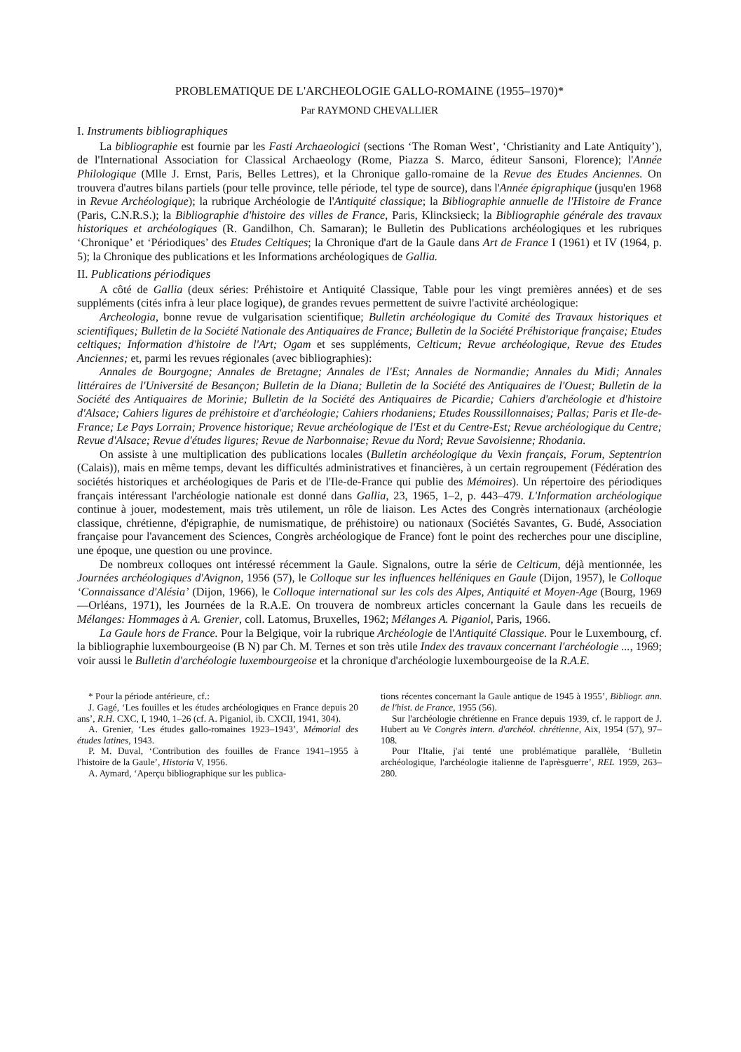PROBLEMATIQUE DE L'ARCHEOLOGIE GALLO-ROMAINE (1955–1970)*
Par RAYMOND CHEVALLIER
I. Instruments bibliographiques
La bibliographie est fournie par les Fasti Archaeologici (sections ‘The Roman West’, ‘Christianity and Late Antiquity’), de l'International Association for Classical Archaeology (Rome, Piazza S. Marco, éditeur Sansoni, Florence); l'Année Philologique (Mlle J. Ernst, Paris, Belles Lettres), et la Chronique gallo-romaine de la Revue des Etudes Anciennes. On trouvera d'autres bilans partiels (pour telle province, telle période, tel type de source), dans l'Année épigraphique (jusqu'en 1968 in Revue Archéologique); la rubrique Archéologie de l'Antiquité classique; la Bibliographie annuelle de l'Histoire de France (Paris, C.N.R.S.); la Bibliographie d'histoire des villes de France, Paris, Klincksieck; la Bibliographie générale des travaux historiques et archéologiques (R. Gandilhon, Ch. Samaran); le Bulletin des Publications archéologiques et les rubriques ‘Chronique’ et ‘Périodiques’ des Etudes Celtiques; la Chronique d'art de la Gaule dans Art de France I (1961) et IV (1964, p. 5); la Chronique des publications et les Informations archéologiques de Gallia.
II. Publications périodiques
A côté de Gallia (deux séries: Préhistoire et Antiquité Classique, Table pour les vingt premières années) et de ses suppléments (cités infra à leur place logique), de grandes revues permettent de suivre l'activité archéologique:
Archeologia, bonne revue de vulgarisation scientifique; Bulletin archéologique du Comité des Travaux historiques et scientifiques; Bulletin de la Société Nationale des Antiquaires de France; Bulletin de la Société Préhistorique française; Etudes celtiques; Information d'histoire de l'Art; Ogam et ses suppléments, Celticum; Revue archéologique, Revue des Etudes Anciennes; et, parmi les revues régionales (avec bibliographies):
Annales de Bourgogne; Annales de Bretagne; Annales de l'Est; Annales de Normandie; Annales du Midi; Annales littéraires de l'Université de Besançon; Bulletin de la Diana; Bulletin de la Société des Antiquaires de l'Ouest; Bulletin de la Société des Antiquaires de Morinie; Bulletin de la Société des Antiquaires de Picardie; Cahiers d'archéologie et d'histoire d'Alsace; Cahiers ligures de préhistoire et d'archéologie; Cahiers rhodaniens; Etudes Roussillonnaises; Pallas; Paris et Ile-de-France; Le Pays Lorrain; Provence historique; Revue archéologique de l'Est et du Centre-Est; Revue archéologique du Centre; Revue d'Alsace; Revue d'études ligures; Revue de Narbonnaise; Revue du Nord; Revue Savoisienne; Rhodania.
On assiste à une multiplication des publications locales (Bulletin archéologique du Vexin français, Forum, Septentrion (Calais)), mais en même temps, devant les difficultés administratives et financières, à un certain regroupement (Fédération des sociétés historiques et archéologiques de Paris et de l'Ile-de-France qui publie des Mémoires). Un répertoire des périodiques français intéressant l'archéologie nationale est donné dans Gallia, 23, 1965, 1–2, p. 443–479. L'Information archéologique continue à jouer, modestement, mais très utilement, un rôle de liaison. Les Actes des Congrès internationaux (archéologie classique, chrétienne, d'épigraphie, de numismatique, de préhistoire) ou nationaux (Sociétés Savantes, G. Budé, Association française pour l'avancement des Sciences, Congrès archéologique de France) font le point des recherches pour une discipline, une époque, une question ou une province.
De nombreux colloques ont intéressé récemment la Gaule. Signalons, outre la série de Celticum, déjà mentionnée, les Journées archéologiques d'Avignon, 1956 (57), le Colloque sur les influences helléniques en Gaule (Dijon, 1957), le Colloque ‘Connaissance d'Alésia’ (Dijon, 1966), le Colloque international sur les cols des Alpes, Antiquité et Moyen-Age (Bourg, 1969—Orléans, 1971), les Journées de la R.A.E. On trouvera de nombreux articles concernant la Gaule dans les recueils de Mélanges: Hommages à A. Grenier, coll. Latomus, Bruxelles, 1962; Mélanges A. Piganiol, Paris, 1966.
La Gaule hors de France. Pour la Belgique, voir la rubrique Archéologie de l'Antiquité Classique. Pour le Luxembourg, cf. la bibliographie luxembourgeoise (B N) par Ch. M. Ternes et son très utile Index des travaux concernant l'archéologie ..., 1969; voir aussi le Bulletin d'archéologie luxembourgeoise et la chronique d'archéologie luxembourgeoise de la R.A.E.
* Pour la période antérieure, cf.:
J. Gagé, ‘Les fouilles et les études archéologiques en France depuis 20 ans’, R.H. CXC, I, 1940, 1–26 (cf. A. Piganiol, ib. CXCII, 1941, 304).
A. Grenier, ‘Les études gallo-romaines 1923–1943’, Mémorial des études latines, 1943.
P. M. Duval, ‘Contribution des fouilles de France 1941–1955 à l'histoire de la Gaule’, Historia V, 1956.
A. Aymard, ‘Aperçu bibliographique sur les publica-
tions récentes concernant la Gaule antique de 1945 à 1955’, Bibliogr. ann. de l'hist. de France, 1955 (56).
Sur l'archéologie chrétienne en France depuis 1939, cf. le rapport de J. Hubert au Ve Congrès intern. d'archéol. chrétienne, Aix, 1954 (57), 97–108.
Pour l'Italie, j'ai tenté une problématique parallèle, ‘Bulletin archéologique, l'archéologie italienne de l'aprèsguerre’, REL 1959, 263–280.